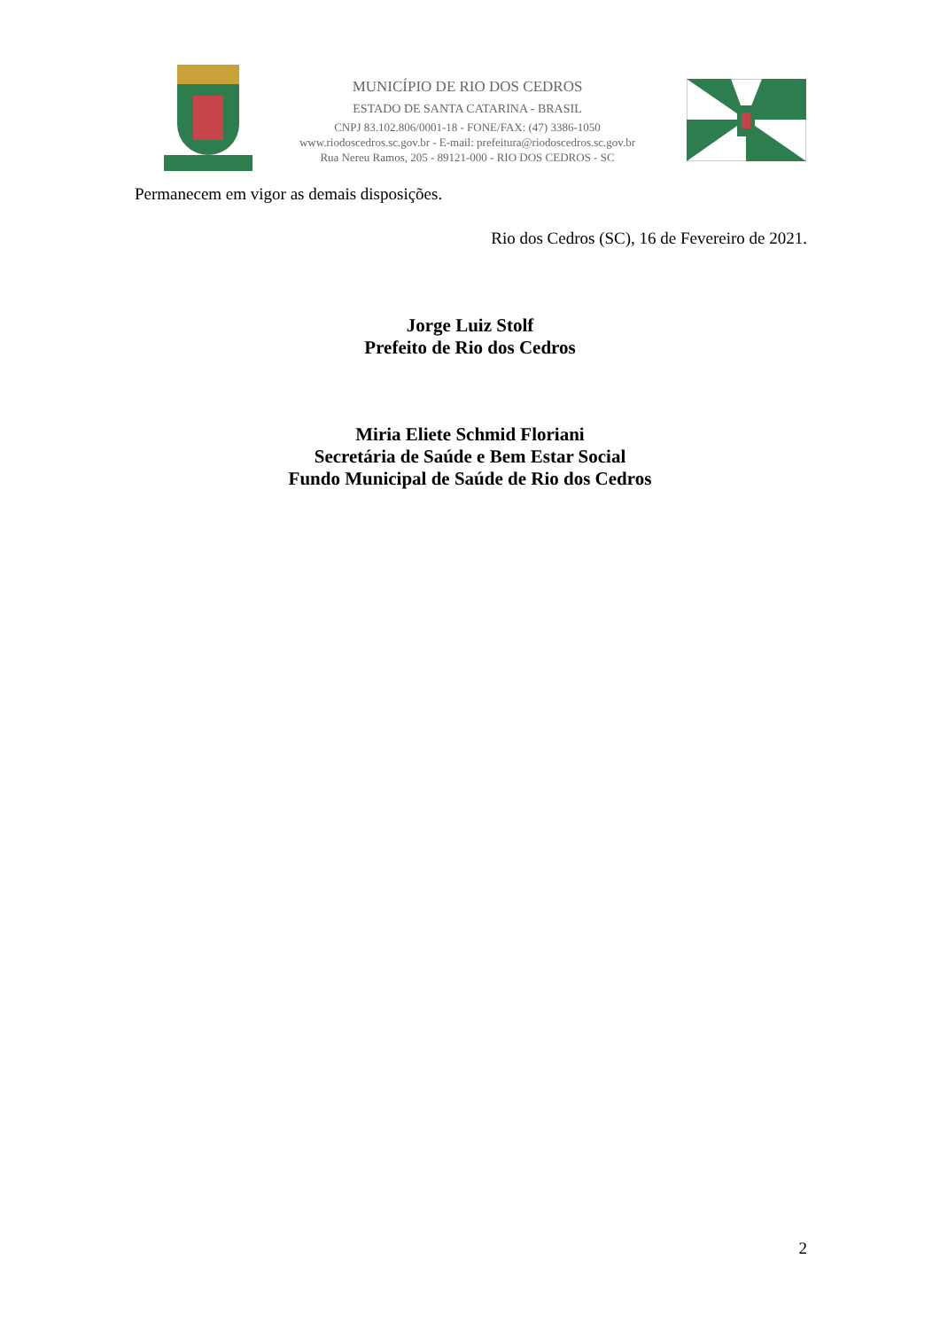MUNICÍPIO DE RIO DOS CEDROS
ESTADO DE SANTA CATARINA - BRASIL
CNPJ 83.102.806/0001-18 - FONE/FAX: (47) 3386-1050
www.riodoscedros.sc.gov.br - E-mail: prefeitura@riodoscedros.sc.gov.br
Rua Nereu Ramos, 205 - 89121-000 - RIO DOS CEDROS - SC
Permanecem em vigor as demais disposições.
Rio dos Cedros (SC), 16 de Fevereiro de 2021.
Jorge Luiz Stolf
Prefeito de Rio dos Cedros
Miria Eliete Schmid Floriani
Secretária de Saúde e Bem Estar Social
Fundo Municipal de Saúde de Rio dos Cedros
2